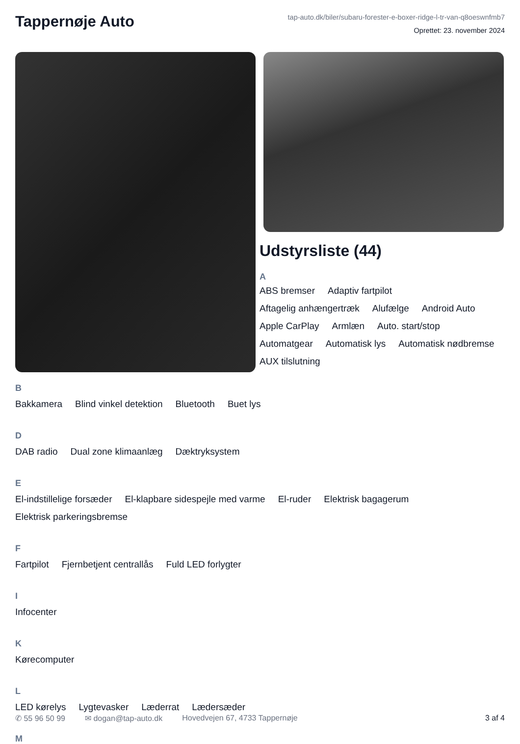Tappernøje Auto
tap-auto.dk/biler/subaru-forester-e-boxer-ridge-l-tr-van-q8oeswnfmb7
Oprettet: 23. november 2024
Udstyrsliste (44)
A
ABS bremser Adaptiv fartpilot Aftagelig anhængertræk Alufælge Android Auto Apple CarPlay Armlæn Auto. start/stop Automatgear Automatisk lys Automatisk nødbremse AUX tilslutning
B
Bakkamera Blind vinkel detektion Bluetooth Buet lys
D
DAB radio Dual zone klimaanlæg Dæktryksystem
E
El-indstillelige forsæder El-klapbare sidespejle med varme El-ruder Elektrisk bagagerum Elektrisk parkeringsbremse
F
Fartpilot Fjernbetjent centrallås Fuld LED forlygter
I
Infocenter
K
Kørecomputer
L
LED kørelys Lygtevasker Læderrat Lædersæder
M
✆ 55 96 50 99 ✉ dogan@tap-auto.dk Hovedvejen 67, 4733 Tappernøje 3 af 4